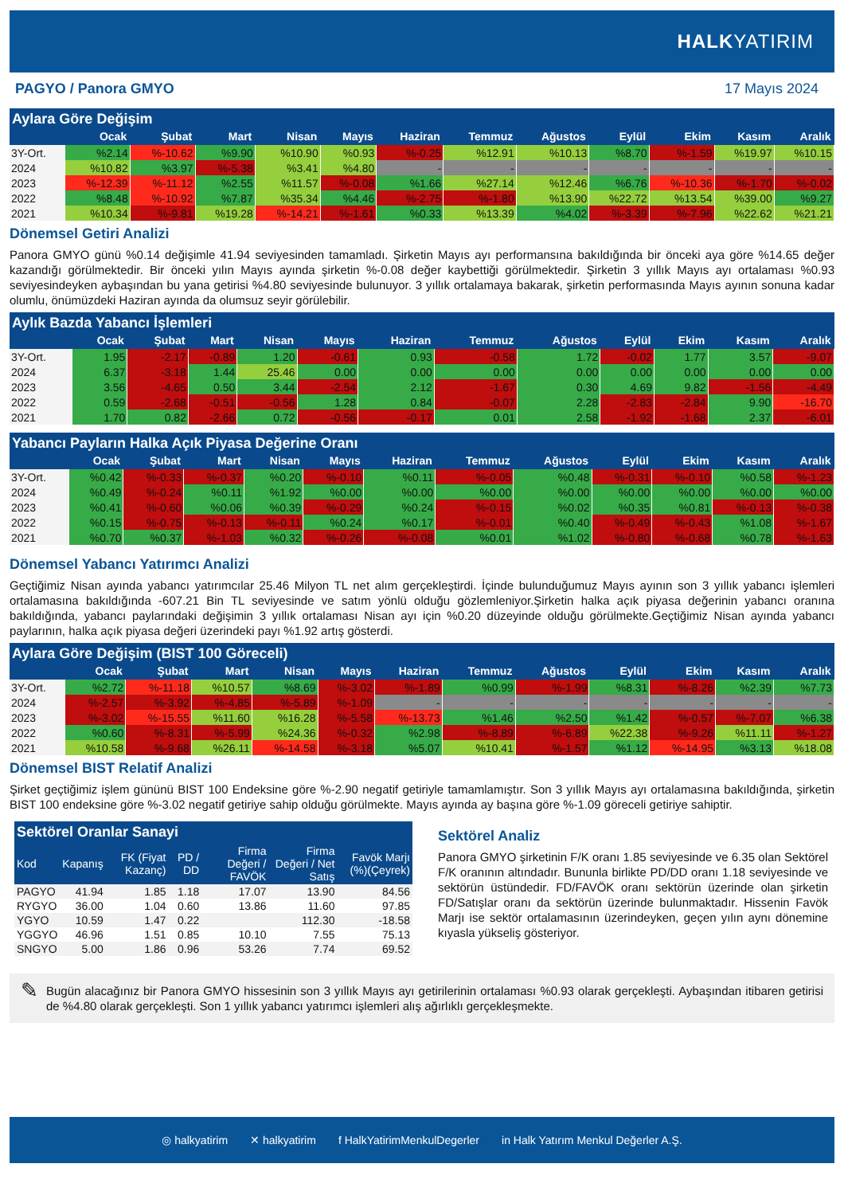HALKYATIRIM
PAGYO / Panora GMYO 17 Mayıs 2024
Aylara Göre Değişim
| | Ocak | Şubat | Mart | Nisan | Mayıs | Haziran | Temmuz | Ağustos | Eylül | Ekim | Kasım | Aralık |
| --- | --- | --- | --- | --- | --- | --- | --- | --- | --- | --- | --- | --- |
| 3Y-Ort. | %2.14 | %-10.62 | %9.90 | %10.90 | %0.93 | %-0.25 | %12.91 | %10.13 | %8.70 | %-1.59 | %19.97 | %10.15 |
| 2024 | %10.82 | %3.97 | %-5.38 | %3.41 | %4.80 | - | - | - | - | - | - | - |
| 2023 | %-12.39 | %-11.12 | %2.55 | %11.57 | %-0.08 | %1.66 | %27.14 | %12.46 | %6.76 | %-10.36 | %-1.70 | %-0.02 |
| 2022 | %8.48 | %-10.92 | %7.87 | %35.34 | %4.46 | %-2.75 | %-1.80 | %13.90 | %22.72 | %13.54 | %39.00 | %9.27 |
| 2021 | %10.34 | %-9.81 | %19.28 | %-14.21 | %-1.61 | %0.33 | %13.39 | %4.02 | %-3.39 | %-7.96 | %22.62 | %21.21 |
Dönemsel Getiri Analizi
Panora GMYO günü %0.14 değişimle 41.94 seviyesinden tamamladı. Şirketin Mayıs ayı performansına bakıldığında bir önceki aya göre %14.65 değer kazandığı görülmektedir. Bir önceki yılın Mayıs ayında şirketin %-0.08 değer kaybettiği görülmektedir. Şirketin 3 yıllık Mayıs ayı ortalaması %0.93 seviyesindeyken aybaşından bu yana getirisi %4.80 seviyesinde bulunuyor. 3 yıllık ortalamaya bakarak, şirketin performasında Mayıs ayının sonuna kadar olumlu, önümüzdeki Haziran ayında da olumsuz seyir görülebilir.
Aylık Bazda Yabancı İşlemleri
| | Ocak | Şubat | Mart | Nisan | Mayıs | Haziran | Temmuz | Ağustos | Eylül | Ekim | Kasım | Aralık |
| --- | --- | --- | --- | --- | --- | --- | --- | --- | --- | --- | --- | --- |
| 3Y-Ort. | 1.95 | -2.17 | -0.89 | 1.20 | -0.61 | 0.93 | -0.58 | 1.72 | -0.02 | 1.77 | 3.57 | -9.07 |
| 2024 | 6.37 | -3.18 | 1.44 | 25.46 | 0.00 | 0.00 | 0.00 | 0.00 | 0.00 | 0.00 | 0.00 | 0.00 |
| 2023 | 3.56 | -4.65 | 0.50 | 3.44 | -2.54 | 2.12 | -1.67 | 0.30 | 4.69 | 9.82 | -1.56 | -4.49 |
| 2022 | 0.59 | -2.68 | -0.51 | -0.56 | 1.28 | 0.84 | -0.07 | 2.28 | -2.83 | -2.84 | 9.90 | -16.70 |
| 2021 | 1.70 | 0.82 | -2.66 | 0.72 | -0.56 | -0.17 | 0.01 | 2.58 | -1.92 | -1.68 | 2.37 | -6.01 |
Yabancı Payların Halka Açık Piyasa Değerine Oranı
| | Ocak | Şubat | Mart | Nisan | Mayıs | Haziran | Temmuz | Ağustos | Eylül | Ekim | Kasım | Aralık |
| --- | --- | --- | --- | --- | --- | --- | --- | --- | --- | --- | --- | --- |
| 3Y-Ort. | %0.42 | %-0.33 | %-0.37 | %0.20 | %-0.10 | %0.11 | %-0.05 | %0.48 | %-0.31 | %-0.10 | %0.58 | %-1.23 |
| 2024 | %0.49 | %-0.24 | %0.11 | %1.92 | %0.00 | %0.00 | %0.00 | %0.00 | %0.00 | %0.00 | %0.00 | %0.00 |
| 2023 | %0.41 | %-0.60 | %0.06 | %0.39 | %-0.29 | %0.24 | %-0.15 | %0.02 | %0.35 | %0.81 | %-0.13 | %-0.38 |
| 2022 | %0.15 | %-0.75 | %-0.13 | %-0.11 | %0.24 | %0.17 | %-0.01 | %0.40 | %-0.49 | %-0.43 | %1.08 | %-1.67 |
| 2021 | %0.70 | %0.37 | %-1.03 | %0.32 | %-0.26 | %-0.08 | %0.01 | %1.02 | %-0.80 | %-0.68 | %0.78 | %-1.63 |
Dönemsel Yabancı Yatırımcı Analizi
Geçtiğimiz Nisan ayında yabancı yatırımcılar 25.46 Milyon TL net alım gerçekleştirdi. İçinde bulunduğumuz Mayıs ayının son 3 yıllık yabancı işlemleri ortalamasına bakıldığında -607.21 Bin TL seviyesinde ve satım yönlü olduğu gözlemleniyor.Şirketin halka açık piyasa değerinin yabancı oranına bakıldığında, yabancı paylarındaki değişimin 3 yıllık ortalaması Nisan ayı için %0.20 düzeyinde olduğu görülmekte.Geçtiğimiz Nisan ayında yabancı paylarının, halka açık piyasa değeri üzerindeki payı %1.92 artış gösterdi.
Aylara Göre Değişim (BIST 100 Göreceli)
| | Ocak | Şubat | Mart | Nisan | Mayıs | Haziran | Temmuz | Ağustos | Eylül | Ekim | Kasım | Aralık |
| --- | --- | --- | --- | --- | --- | --- | --- | --- | --- | --- | --- | --- |
| 3Y-Ort. | %2.72 | %-11.18 | %10.57 | %8.69 | %-3.02 | %-1.89 | %0.99 | %-1.99 | %8.31 | %-8.26 | %2.39 | %7.73 |
| 2024 | %-2.57 | %-3.92 | %-4.85 | %-5.89 | %-1.09 | - | - | - | - | - | - | - |
| 2023 | %-3.02 | %-15.55 | %11.60 | %16.28 | %-5.58 | %-13.73 | %1.46 | %2.50 | %1.42 | %-0.57 | %-7.07 | %6.38 |
| 2022 | %0.60 | %-8.31 | %-5.99 | %24.36 | %-0.32 | %2.98 | %-8.89 | %-6.89 | %22.38 | %-9.26 | %11.11 | %-1.27 |
| 2021 | %10.58 | %-9.68 | %26.11 | %-14.58 | %-3.18 | %5.07 | %10.41 | %-1.57 | %1.12 | %-14.95 | %3.13 | %18.08 |
Dönemsel BIST Relatif Analizi
Şirket geçtiğimiz işlem gününü BIST 100 Endeksine göre %-2.90 negatif getiriyle tamamlamıştır. Son 3 yıllık Mayıs ayı ortalamasına bakıldığında, şirketin BIST 100 endeksine göre %-3.02 negatif getiriye sahip olduğu görülmekte. Mayıs ayında ay başına göre %-1.09 göreceli getiriye sahiptir.
Sektörel Oranlar Sanayi
| Kod | Kapanış | FK (Fiyat Kazanç) | PD / DD | Firma Değeri / FAVÖK | Firma Değeri / Net Satış | Favök Marjı (%)(Çeyrek) |
| --- | --- | --- | --- | --- | --- | --- |
| PAGYO | 41.94 | 1.85 | 1.18 | 17.07 | 13.90 | 84.56 |
| RYGYO | 36.00 | 1.04 | 0.60 | 13.86 | 11.60 | 97.85 |
| YGYO | 10.59 | 1.47 | 0.22 | | 112.30 | -18.58 |
| YGGYO | 46.96 | 1.51 | 0.85 | 10.10 | 7.55 | 75.13 |
| SNGYO | 5.00 | 1.86 | 0.96 | 53.26 | 7.74 | 69.52 |
Sektörel Analiz
Panora GMYO şirketinin F/K oranı 1.85 seviyesinde ve 6.35 olan Sektörel F/K oranının altındadır. Bununla birlikte PD/DD oranı 1.18 seviyesinde ve sektörün üstündedir. FD/FAVÖK oranı sektörün üzerinde olan şirketin FD/Satışlar oranı da sektörün üzerinde bulunmaktadır. Hissenin Favök Marjı ise sektör ortalamasının üzerindeyken, geçen yılın aynı dönemine kıyasla yükseliş gösteriyor.
✎
Bugün alacağınız bir Panora GMYO hissesinin son 3 yıllık Mayıs ayı getirilerinin ortalaması %0.93 olarak gerçekleşti. Aybaşından itibaren getirisi de %4.80 olarak gerçekleşti. Son 1 yıllık yabancı yatırımcı işlemleri alış ağırlıklı gerçekleşmekte.
◎ halkyatirim ✕ halkyatirim f HalkYatirimMenkulDegerler in Halk Yatırım Menkul Değerler A.Ş.